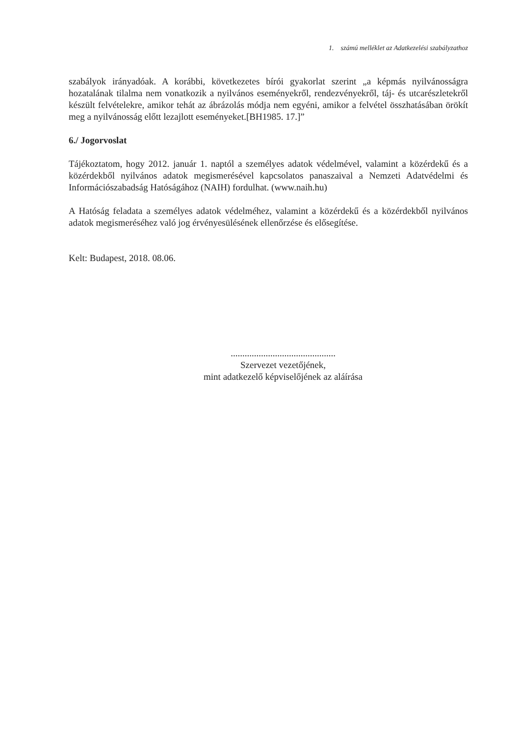1. számú melléklet az Adatkezelési szabályzathoz
szabályok irányadóak. A korábbi, következetes bírói gyakorlat szerint „a képmás nyilvánosságra hozatalának tilalma nem vonatkozik a nyilvános eseményekről, rendezvényekről, táj- és utcarészletekről készült felvételekre, amikor tehát az ábrázolás módja nem egyéni, amikor a felvétel összhatásában örökít meg a nyilvánosság előtt lezajlott eseményeket.[BH1985. 17.]”
6./ Jogorvoslat
Tájékoztatom, hogy 2012. január 1. naptól a személyes adatok védelmével, valamint a közérdekű és a közérdekből nyilvános adatok megismerésével kapcsolatos panaszaival a Nemzeti Adatvédelmi és Információszabadság Hatóságához (NAIH) fordulhat. (www.naih.hu)
A Hatóság feladata a személyes adatok védelméhez, valamint a közérdekű és a közérdekből nyilvános adatok megismeréséhez való jog érvényesülésének ellenőrzése és elősegítése.
Kelt: Budapest, 2018. 08.06.
.............................................
Szervezet vezetőjének,
mint adatkezelő képviselőjének az aláírása